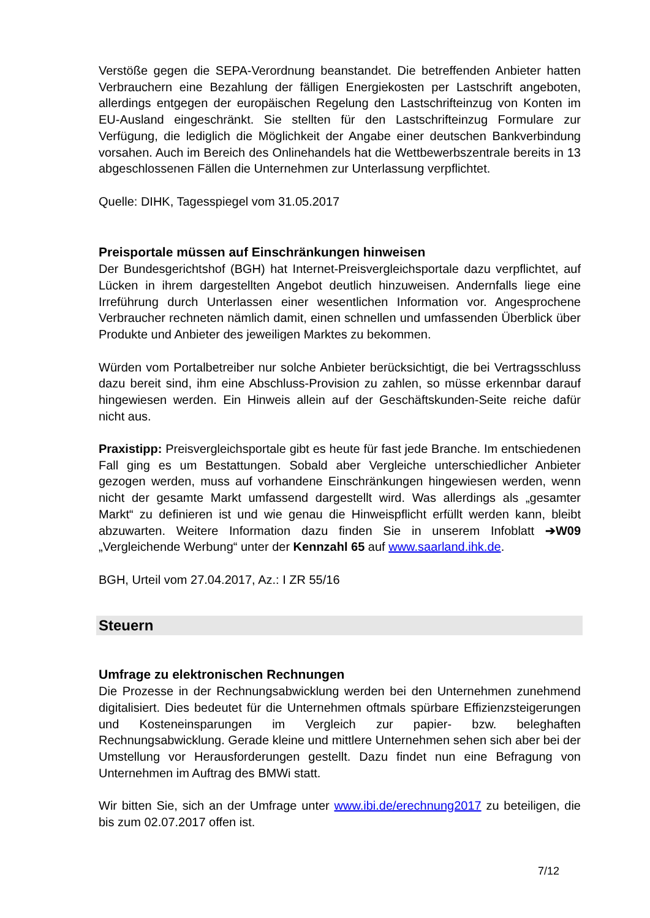Verstöße gegen die SEPA-Verordnung beanstandet. Die betreffenden Anbieter hatten Verbrauchern eine Bezahlung der fälligen Energiekosten per Lastschrift angeboten, allerdings entgegen der europäischen Regelung den Lastschrifteinzug von Konten im EU-Ausland eingeschränkt. Sie stellten für den Lastschrifteinzug Formulare zur Verfügung, die lediglich die Möglichkeit der Angabe einer deutschen Bankverbindung vorsahen. Auch im Bereich des Onlinehandels hat die Wettbewerbszentrale bereits in 13 abgeschlossenen Fällen die Unternehmen zur Unterlassung verpflichtet.
Quelle: DIHK, Tagesspiegel vom 31.05.2017
Preisportale müssen auf Einschränkungen hinweisen
Der Bundesgerichtshof (BGH) hat Internet-Preisvergleichsportale dazu verpflichtet, auf Lücken in ihrem dargestellten Angebot deutlich hinzuweisen. Andernfalls liege eine Irreführung durch Unterlassen einer wesentlichen Information vor. Angesprochene Verbraucher rechneten nämlich damit, einen schnellen und umfassenden Überblick über Produkte und Anbieter des jeweiligen Marktes zu bekommen.
Würden vom Portalbetreiber nur solche Anbieter berücksichtigt, die bei Vertragsschluss dazu bereit sind, ihm eine Abschluss-Provision zu zahlen, so müsse erkennbar darauf hingewiesen werden. Ein Hinweis allein auf der Geschäftskunden-Seite reiche dafür nicht aus.
Praxistipp: Preisvergleichsportale gibt es heute für fast jede Branche. Im entschiedenen Fall ging es um Bestattungen. Sobald aber Vergleiche unterschiedlicher Anbieter gezogen werden, muss auf vorhandene Einschränkungen hingewiesen werden, wenn nicht der gesamte Markt umfassend dargestellt wird. Was allerdings als „gesamter Markt“ zu definieren ist und wie genau die Hinweispflicht erfüllt werden kann, bleibt abzuwarten. Weitere Information dazu finden Sie in unserem Infoblatt ➔W09 „Vergleichende Werbung“ unter der Kennzahl 65 auf www.saarland.ihk.de.
BGH, Urteil vom 27.04.2017, Az.: I ZR 55/16
Steuern
Umfrage zu elektronischen Rechnungen
Die Prozesse in der Rechnungsabwicklung werden bei den Unternehmen zunehmend digitalisiert. Dies bedeutet für die Unternehmen oftmals spürbare Effizienzsteigerungen und Kosteneinsparungen im Vergleich zur papier- bzw. beleghaften Rechnungsabwicklung. Gerade kleine und mittlere Unternehmen sehen sich aber bei der Umstellung vor Herausforderungen gestellt. Dazu findet nun eine Befragung von Unternehmen im Auftrag des BMWi statt.
Wir bitten Sie, sich an der Umfrage unter www.ibi.de/erechnung2017 zu beteiligen, die bis zum 02.07.2017 offen ist.
7/12